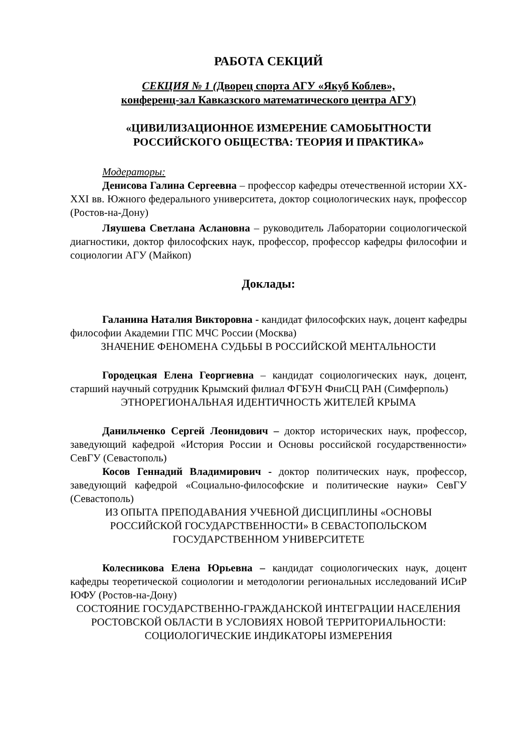РАБОТА СЕКЦИЙ
СЕКЦИЯ № 1 (Дворец спорта АГУ «Якуб Коблев»,
конференц-зал Кавказского математического центра АГУ)
«ЦИВИЛИЗАЦИОННОЕ ИЗМЕРЕНИЕ САМОБЫТНОСТИ РОССИЙСКОГО ОБЩЕСТВА: ТЕОРИЯ И ПРАКТИКА»
Модераторы:
Денисова Галина Сергеевна – профессор кафедры отечественной истории XX-XXI вв. Южного федерального университета, доктор социологических наук, профессор (Ростов-на-Дону)
Ляушева Светлана Аслановна – руководитель Лаборатории социологической диагностики, доктор философских наук, профессор, профессор кафедры философии и социологии АГУ (Майкоп)
Доклады:
Галанина Наталия Викторовна - кандидат философских наук, доцент кафедры философии Академии ГПС МЧС России (Москва)
ЗНАЧЕНИЕ ФЕНОМЕНА СУДЬБЫ В РОССИЙСКОЙ МЕНТАЛЬНОСТИ
Городецкая Елена Георгиевна – кандидат социологических наук, доцент, старший научный сотрудник Крымский филиал ФГБУН ФниСЦ РАН (Симферполь)
ЭТНОРЕГИОНАЛЬНАЯ ИДЕНТИЧНОСТЬ ЖИТЕЛЕЙ КРЫМА
Данильченко Сергей Леонидович – доктор исторических наук, профессор, заведующий кафедрой «История России и Основы российской государственности» СевГУ (Севастополь)
Косов Геннадий Владимирович - доктор политических наук, профессор, заведующий кафедрой «Социально-философские и политические науки» СевГУ (Севастополь)
ИЗ ОПЫТА ПРЕПОДАВАНИЯ УЧЕБНОЙ ДИСЦИПЛИНЫ «ОСНОВЫ РОССИЙСКОЙ ГОСУДАРСТВЕННОСТИ» В СЕВАСТОПОЛЬСКОМ ГОСУДАРСТВЕННОМ УНИВЕРСИТЕТЕ
Колесникова Елена Юрьевна – кандидат социологических наук, доцент кафедры теоретической социологии и методологии региональных исследований ИСиР ЮФУ (Ростов-на-Дону)
СОСТОЯНИЕ ГОСУДАРСТВЕННО-ГРАЖДАНСКОЙ ИНТЕГРАЦИИ НАСЕЛЕНИЯ РОСТОВСКОЙ ОБЛАСТИ В УСЛОВИЯХ НОВОЙ ТЕРРИТОРИАЛЬНОСТИ: СОЦИОЛОГИЧЕСКИЕ ИНДИКАТОРЫ ИЗМЕРЕНИЯ